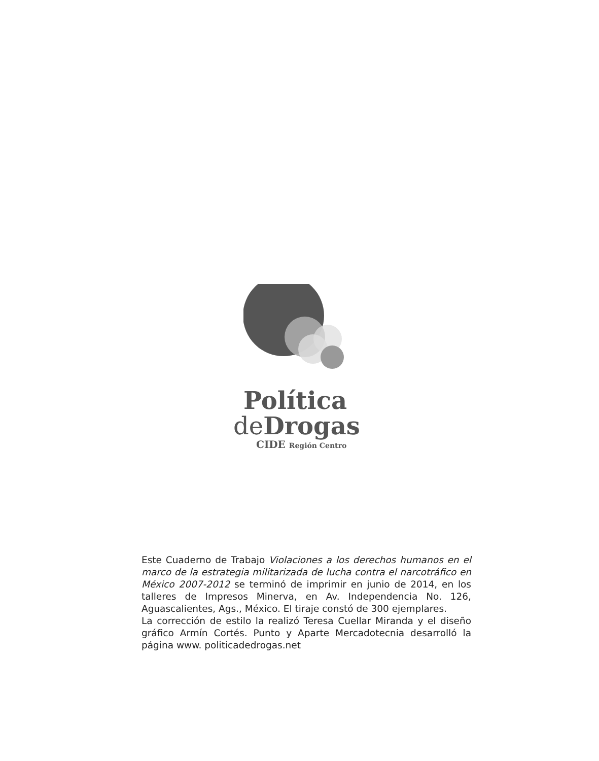Política
deDrogas
CIDE Región Centro
Este Cuaderno de Trabajo Violaciones a los derechos humanos en el marco de la estrategia militarizada de lucha contra el narcotráfico en México 2007-2012 se terminó de imprimir en junio de 2014, en los talleres de Impresos Minerva, en Av. Independencia No. 126, Aguascalientes, Ags., México. El tiraje constó de 300 ejemplares.
La corrección de estilo la realizó Teresa Cuellar Miranda y el diseño gráfico Armín Cortés. Punto y Aparte Mercadotecnia desarrolló la página www. politicadedrogas.net